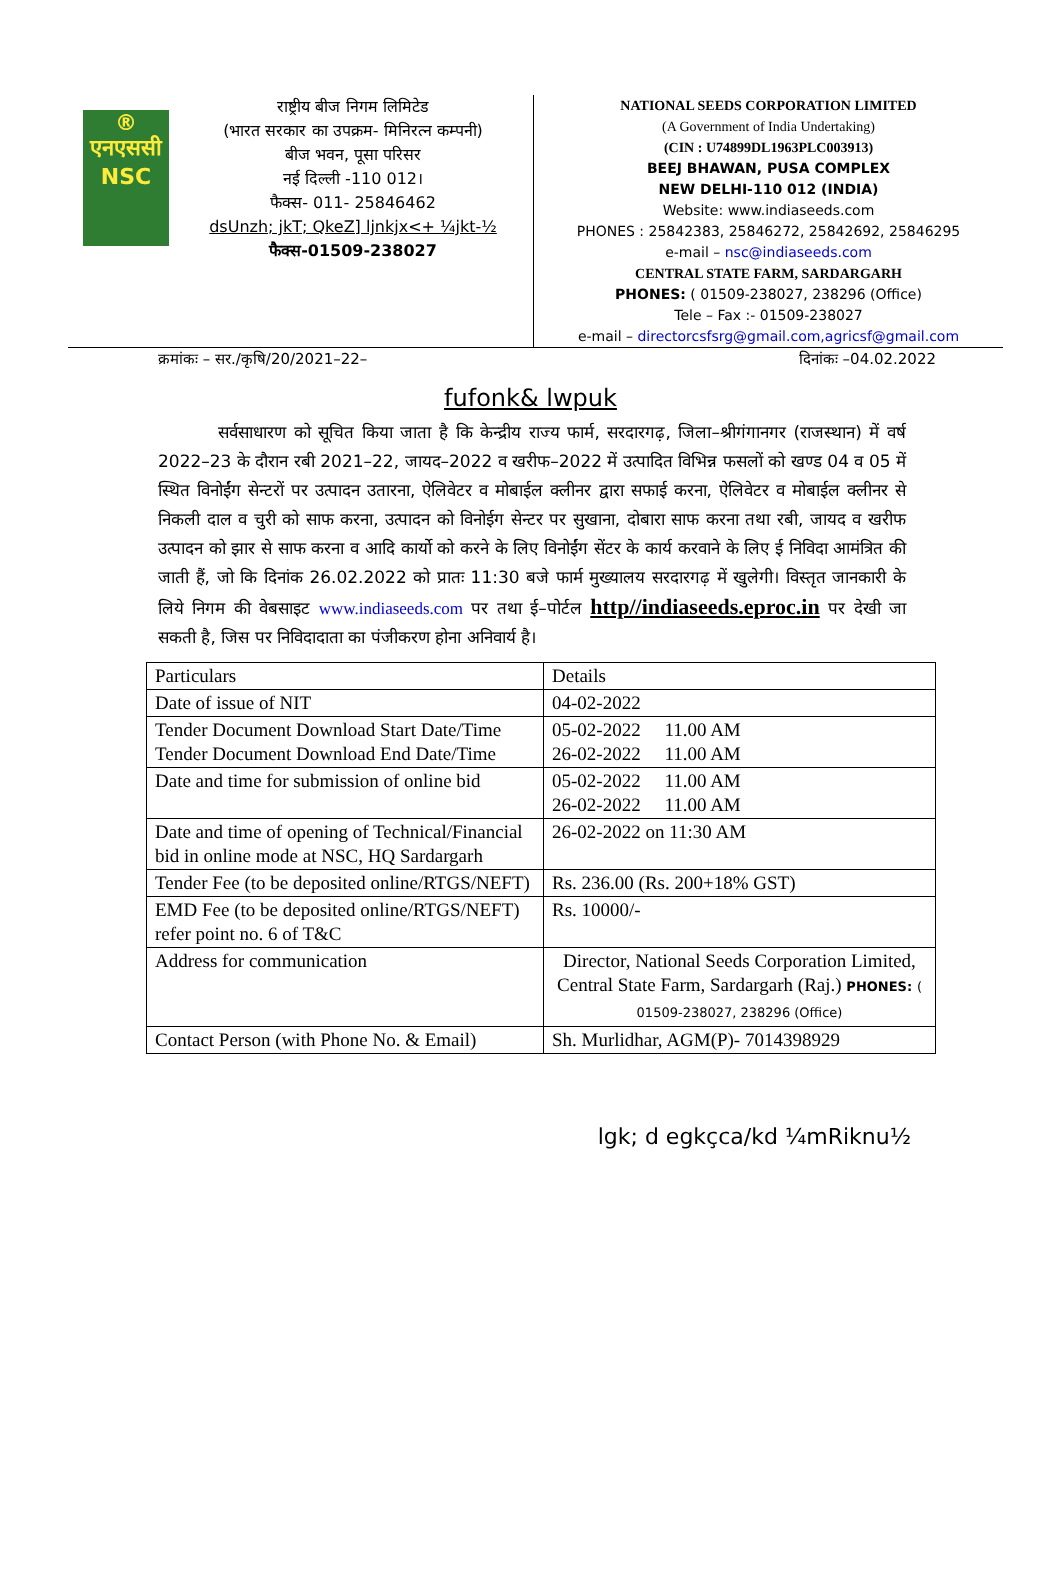®
एनएससी
NSC
राष्ट्रीय बीज निगम लिमिटेड
(भारत सरकार का उपक्रम- मिनिरत्न कम्पनी)
बीज भवन, पूसा परिसर
नई दिल्ली -110 012।
फैक्स- 011- 25846462
dsUnzh; jkT; QkeZ] ljnkjx<+ ¼jkt-½
फैक्स-01509-238027
NATIONAL SEEDS CORPORATION LIMITED
(A Government of India Undertaking)
(CIN : U74899DL1963PLC003913)
BEEJ BHAWAN, PUSA COMPLEX
NEW DELHI-110 012 (INDIA)
Website: www.indiaseeds.com
PHONES : 25842383, 25846272, 25842692, 25846295
e-mail – nsc@indiaseeds.com
CENTRAL STATE FARM, SARDARGARH
PHONES: ( 01509-238027, 238296 (Office)
Tele – Fax :- 01509-238027
e-mail – directorcsfsrg@gmail.com,agricsf@gmail.com
क्रमांकः – सर./कृषि/20/2021–22– दिनांकः –04.02.2022
fufonk& lwpuk
सर्वसाधारण को सूचित किया जाता है कि केन्द्रीय राज्य फार्म, सरदारगढ़, जिला–श्रीगंगानगर (राजस्थान) में वर्ष 2022–23 के दौरान रबी 2021–22, जायद–2022 व खरीफ–2022 में उत्पादित विभिन्न फसलों को खण्ड 04 व 05 में स्थित विनोईंग सेन्टरों पर उत्पादन उतारना, ऐलिवेटर व मोबाईल क्लीनर द्वारा सफाई करना, ऐलिवेटर व मोबाईल क्लीनर से निकली दाल व चुरी को साफ करना, उत्पादन को विनोईग सेन्टर पर सुखाना, दोबारा साफ करना तथा रबी, जायद व खरीफ उत्पादन को झार से साफ करना व आदि कार्यो को करने के लिए विनोईंग सेंटर के कार्य करवाने के लिए ई निविदा आमंत्रित की जाती हैं, जो कि दिनांक 26.02.2022 को प्रातः 11:30 बजे फार्म मुख्यालय सरदारगढ़ में खुलेगी। विस्तृत जानकारी के लिये निगम की वेबसाइट www.indiaseeds.com पर तथा ई–पोर्टल http//indiaseeds.eproc.in पर देखी जा सकती है, जिस पर निविदादाता का पंजीकरण होना अनिवार्य है।
| Particulars | Details |
| Date of issue of NIT | 04-02-2022 |
| Tender Document Download Start Date/Time Tender Document Download End Date/Time | 05-02-2022 11.00 AM 26-02-2022 11.00 AM |
| Date and time for submission of online bid | 05-02-2022 11.00 AM 26-02-2022 11.00 AM |
| Date and time of opening of Technical/Financial bid in online mode at NSC, HQ Sardargarh | 26-02-2022 on 11:30 AM |
| Tender Fee (to be deposited online/RTGS/NEFT) | Rs. 236.00 (Rs. 200+18% GST) |
| EMD Fee (to be deposited online/RTGS/NEFT) refer point no. 6 of T&C | Rs. 10000/- |
| Address for communication | Director, National Seeds Corporation Limited, Central State Farm, Sardargarh (Raj.) PHONES: ( 01509-238027, 238296 (Office) |
| Contact Person (with Phone No. & Email) | Sh. Murlidhar, AGM(P)- 7014398929 |
lgk; d egkçca/kd ¼mRiknu½